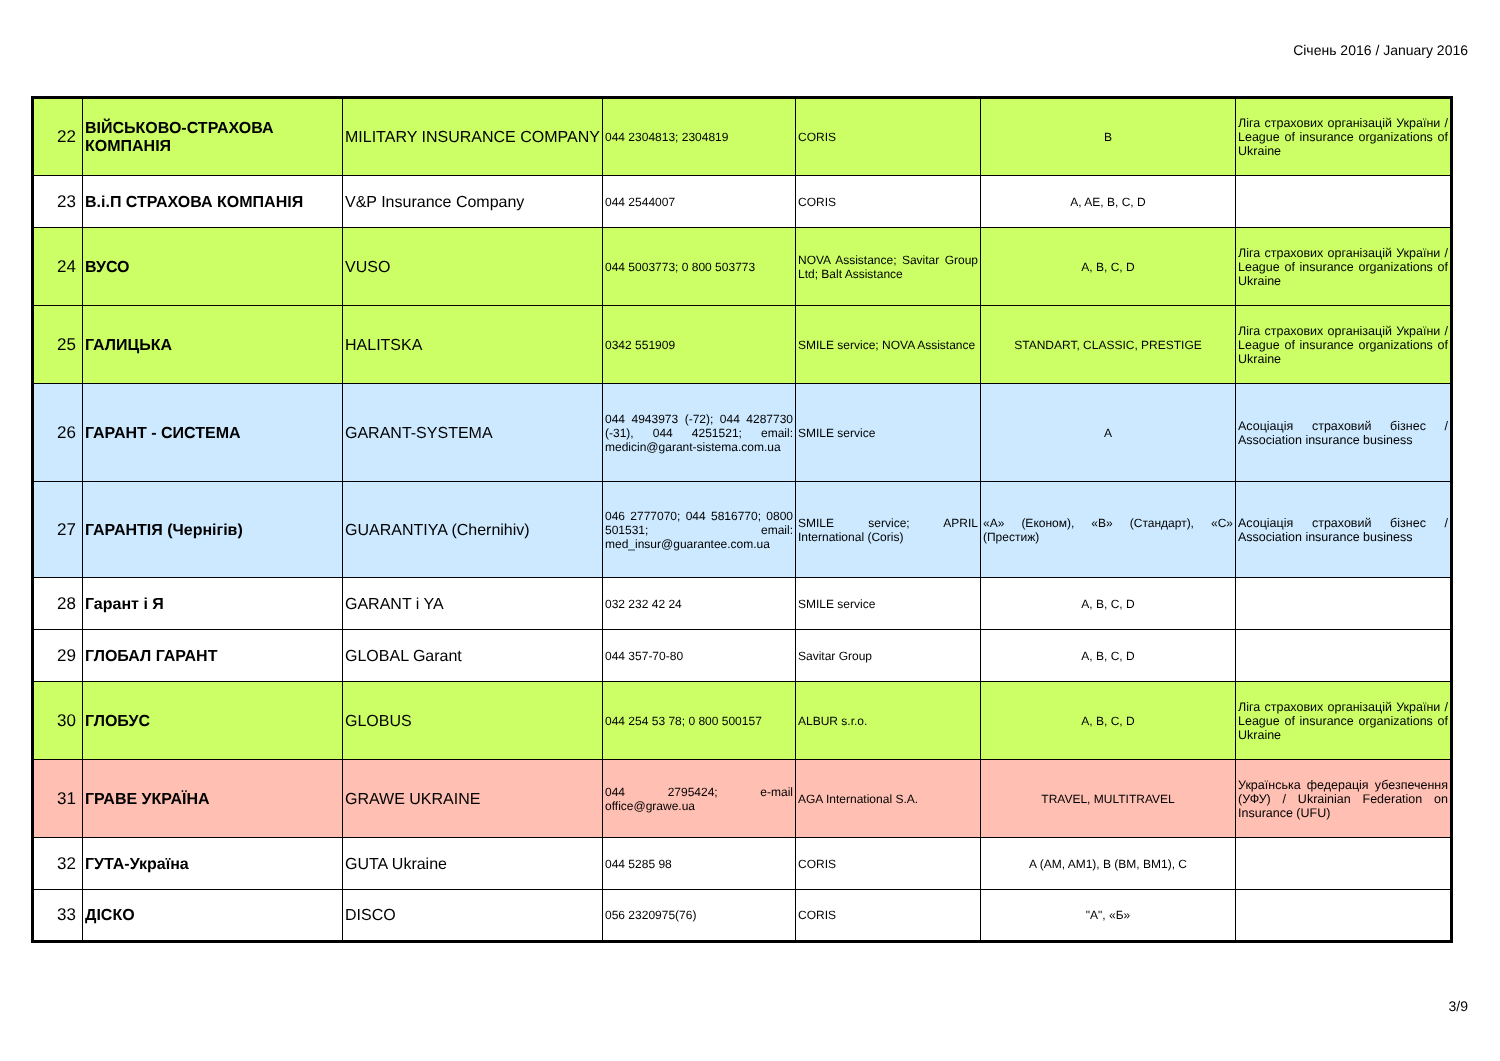Січень 2016 / January 2016
| 22 | ВІЙСЬКОВО-СТРАХОВА КОМПАНІЯ | MILITARY INSURANCE COMPANY | 044 2304813; 2304819 | CORIS | B | Ліга страхових організацій України / League of insurance organizations of Ukraine |
| 23 | В.і.П СТРАХОВА КОМПАНІЯ | V&P Insurance Company | 044 2544007 | CORIS | A, AE, B, C, D | |
| 24 | ВУСО | VUSO | 044 5003773; 0 800 503773 | NOVA Assistance; Savitar Group Ltd; Balt Assistance | A, B, C, D | Ліга страхових організацій України / League of insurance organizations of Ukraine |
| 25 | ГАЛИЦЬКА | HALITSKA | 0342 551909 | SMILE service; NOVA Assistance | STANDART, CLASSIC, PRESTIGE | Ліга страхових організацій України / League of insurance organizations of Ukraine |
| 26 | ГАРАНТ - СИСТЕМА | GARANT-SYSTEMA | 044 4943973 (-72); 044 4287730 (-31), 044 4251521; email: medicin@garant-sistema.com.ua | SMILE service | A | Асоціація страховий бізнес / Association insurance business |
| 27 | ГАРАНТІЯ (Чернігів) | GUARANTIYA (Chernihiv) | 046 2777070; 044 5816770; 0800 501531; email: med_insur@guarantee.com.ua | SMILE service; APRIL International (Coris) | «А» (Економ), «В» (Стандарт), «С» (Престиж) | Асоціація страховий бізнес / Association insurance business |
| 28 | Гарант і Я | GARANT i YA | 032 232 42 24 | SMILE service | A, B, C, D | |
| 29 | ГЛОБАЛ ГАРАНТ | GLOBAL Garant | 044 357-70-80 | Savitar Group | A, B, C, D | |
| 30 | ГЛОБУС | GLOBUS | 044 254 53 78; 0 800 500157 | ALBUR s.r.o. | A, B, C, D | Ліга страхових організацій України / League of insurance organizations of Ukraine |
| 31 | ГРАВЕ УКРАЇНА | GRAWE UKRAINE | 044 2795424; e-mail office@grawe.ua | AGA International S.A. | TRAVEL, MULTITRAVEL | Українська федерація убезпечення (УФУ) / Ukrainian Federation on Insurance (UFU) |
| 32 | ГУТА-Україна | GUTA Ukraine | 044 5285 98 | CORIS | A (AM, AM1), B (BM, BM1), C | |
| 33 | ДІСКО | DISCO | 056 2320975(76) | CORIS | "A", «Б» | |
3/9